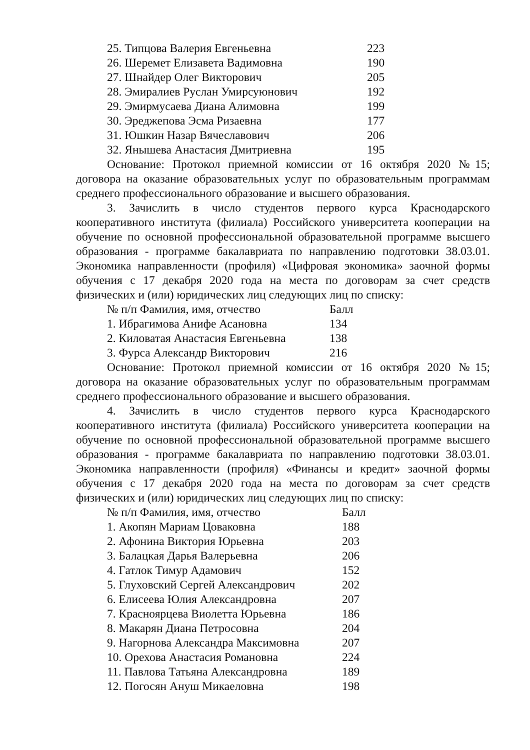| 25. Типцова Валерия Евгеньевна | 223 |
| 26. Шеремет Елизавета Вадимовна | 190 |
| 27. Шнайдер Олег Викторович | 205 |
| 28. Эмиралиев Руслан Умирсуюнович | 192 |
| 29. Эмирмусаева Диана Алимовна | 199 |
| 30. Эреджепова Эсма Ризаевна | 177 |
| 31. Юшкин Назар Вячеславович | 206 |
| 32. Янышева Анастасия Дмитриевна | 195 |
Основание: Протокол приемной комиссии от 16 октября 2020 №15; договора на оказание образовательных услуг по образовательным программам среднего профессионального образование и высшего образования.
3. Зачислить в число студентов первого курса Краснодарского кооперативного института (филиала) Российского университета кооперации на обучение по основной профессиональной образовательной программе высшего образования - программе бакалавриата по направлению подготовки 38.03.01. Экономика направленности (профиля) «Цифровая экономика» заочной формы обучения с 17 декабря 2020 года на места по договорам за счет средств физических и (или) юридических лиц следующих лиц по списку:
| № п/п Фамилия, имя, отчество | Балл |
| --- | --- |
| 1. Ибрагимова Анифе Асановна | 134 |
| 2. Киловатая Анастасия Евгеньевна | 138 |
| 3. Фурса Александр Викторович | 216 |
Основание: Протокол приемной комиссии от 16 октября 2020 №15; договора на оказание образовательных услуг по образовательным программам среднего профессионального образование и высшего образования.
4. Зачислить в число студентов первого курса Краснодарского кооперативного института (филиала) Российского университета кооперации на обучение по основной профессиональной образовательной программе высшего образования - программе бакалавриата по направлению подготовки 38.03.01. Экономика направленности (профиля) «Финансы и кредит» заочной формы обучения с 17 декабря 2020 года на места по договорам за счет средств физических и (или) юридических лиц следующих лиц по списку:
| № п/п Фамилия, имя, отчество | Балл |
| --- | --- |
| 1. Акопян Мариам Цоваковна | 188 |
| 2. Афонина Виктория Юрьевна | 203 |
| 3. Балацкая Дарья Валерьевна | 206 |
| 4. Гатлок Тимур Адамович | 152 |
| 5. Глуховский Сергей Александрович | 202 |
| 6. Елисеева Юлия Александровна | 207 |
| 7. Красноярцева Виолетта Юрьевна | 186 |
| 8. Макарян Диана Петросовна | 204 |
| 9. Нагорнова Александра Максимовна | 207 |
| 10. Орехова Анастасия Романовна | 224 |
| 11. Павлова Татьяна Александровна | 189 |
| 12. Погосян Ануш Микаеловна | 198 |